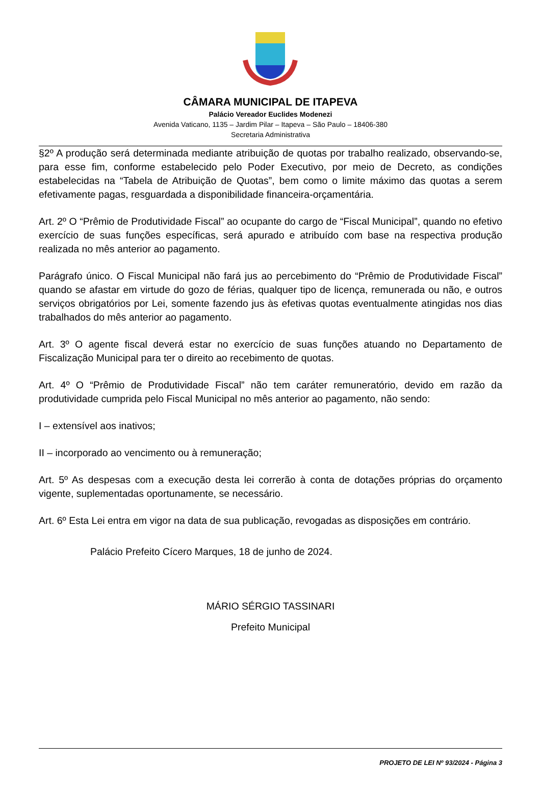CÂMARA MUNICIPAL DE ITAPEVA
Palácio Vereador Euclides Modenezi
Avenida Vaticano, 1135 – Jardim Pilar – Itapeva – São Paulo – 18406-380
Secretaria Administrativa
§2º A produção será determinada mediante atribuição de quotas por trabalho realizado, observando-se, para esse fim, conforme estabelecido pelo Poder Executivo, por meio de Decreto, as condições estabelecidas na “Tabela de Atribuição de Quotas”, bem como o limite máximo das quotas a serem efetivamente pagas, resguardada a disponibilidade financeira-orçamentária.
Art. 2º O “Prêmio de Produtividade Fiscal” ao ocupante do cargo de “Fiscal Municipal”, quando no efetivo exercício de suas funções específicas, será apurado e atribuído com base na respectiva produção realizada no mês anterior ao pagamento.
Parágrafo único. O Fiscal Municipal não fará jus ao percebimento do “Prêmio de Produtividade Fiscal” quando se afastar em virtude do gozo de férias, qualquer tipo de licença, remunerada ou não, e outros serviços obrigatórios por Lei, somente fazendo jus às efetivas quotas eventualmente atingidas nos dias trabalhados do mês anterior ao pagamento.
Art. 3º O agente fiscal deverá estar no exercício de suas funções atuando no Departamento de Fiscalização Municipal para ter o direito ao recebimento de quotas.
Art. 4º O “Prêmio de Produtividade Fiscal” não tem caráter remuneratório, devido em razão da produtividade cumprida pelo Fiscal Municipal no mês anterior ao pagamento, não sendo:
I – extensível aos inativos;
II – incorporado ao vencimento ou à remuneração;
Art. 5º As despesas com a execução desta lei correrão à conta de dotações próprias do orçamento vigente, suplementadas oportunamente, se necessário.
Art. 6º Esta Lei entra em vigor na data de sua publicação, revogadas as disposições em contrário.
Palácio Prefeito Cícero Marques, 18 de junho de 2024.
MÁRIO SÉRGIO TASSINARI
Prefeito Municipal
PROJETO DE LEI Nº 93/2024 - Página 3